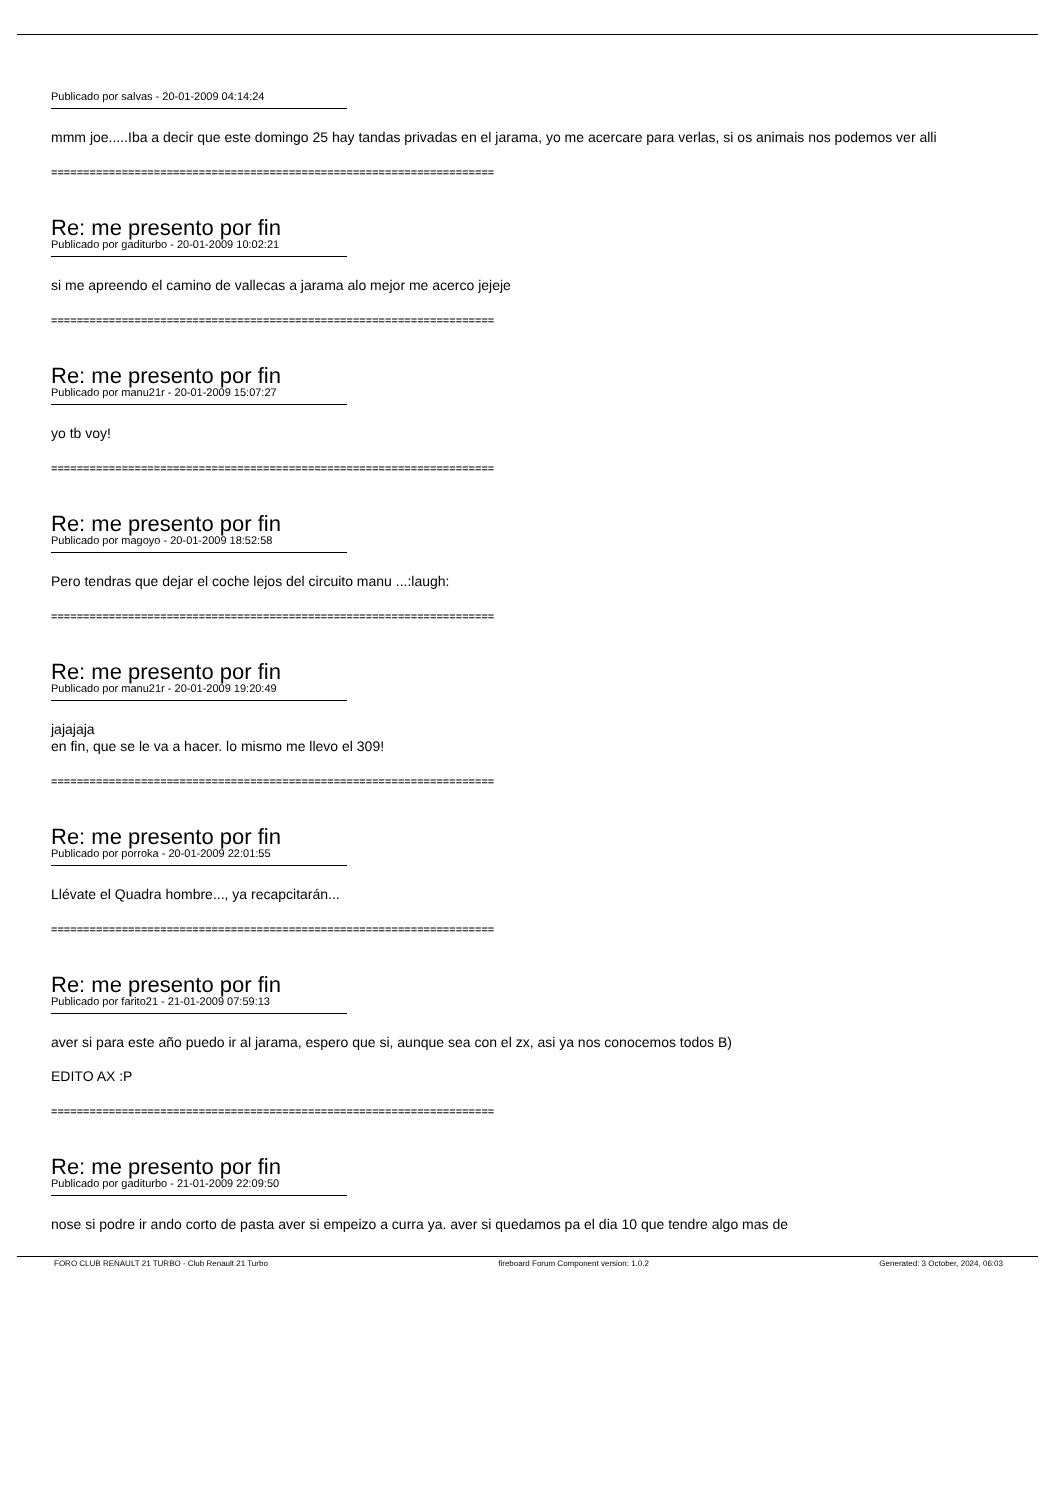Publicado por salvas - 20-01-2009 04:14:24
mmm joe.....Iba a decir que este domingo 25 hay tandas privadas en el jarama, yo me acercare para verlas, si os animais nos podemos ver alli
=====================================================================
Re: me presento por fin
Publicado por gaditurbo - 20-01-2009 10:02:21
si me apreendo el camino de vallecas a jarama alo mejor me acerco jejeje
=====================================================================
Re: me presento por fin
Publicado por manu21r - 20-01-2009 15:07:27
yo tb voy!
=====================================================================
Re: me presento por fin
Publicado por magoyo - 20-01-2009 18:52:58
Pero tendras que dejar el coche lejos del circuito manu ...:laugh:
=====================================================================
Re: me presento por fin
Publicado por manu21r - 20-01-2009 19:20:49
jajajaja
en fin, que se le va a hacer. lo mismo me llevo el 309!
=====================================================================
Re: me presento por fin
Publicado por porroka - 20-01-2009 22:01:55
Llévate el Quadra hombre..., ya recapcitarán...
=====================================================================
Re: me presento por fin
Publicado por farito21 - 21-01-2009 07:59:13
aver si para este año puedo ir al jarama, espero que si, aunque sea con el zx, asi ya nos conocemos todos B)
EDITO AX :P
=====================================================================
Re: me presento por fin
Publicado por gaditurbo - 21-01-2009 22:09:50
nose si podre ir ando corto de pasta aver si empeizo a curra ya. aver si quedamos pa el dia 10 que tendre algo mas de
FORO CLUB RENAULT 21 TURBO - Club Renault 21 Turbo fireboard Forum Component version: 1.0.2 Generated: 3 October, 2024, 06:03